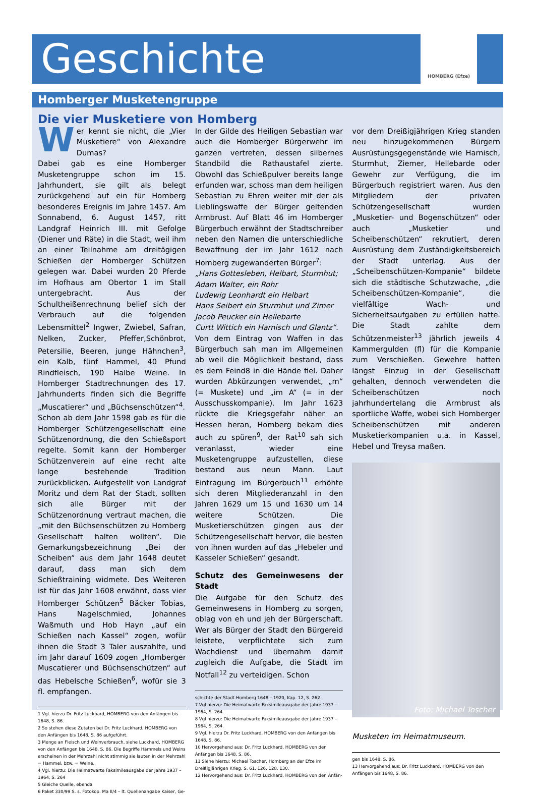Geschichte
HOMBERG (Efze)
Homberger Musketengruppe
Die vier Musketiere von Homberg
Wer kennt sie nicht, die „Vier Musketiere“ von Alexandre Dumas?
Dabei gab es eine Homberger Musketengruppe schon im 15. Jahrhundert, sie gilt als belegt zurückgehend auf ein für Homberg besonderes Ereignis im Jahre 1457. Am Sonnabend, 6. August 1457, ritt Landgraf Heinrich III. mit Gefolge (Diener und Räte) in die Stadt, weil ihm an einer Teilnahme am dreitägigen Schießen der Homberger Schützen gelegen war. Dabei wurden 20 Pferde im Hofhaus am Obertor 1 im Stall untergebracht. Aus der Schultheißenrechnung belief sich der Verbrauch auf die folgenden Lebensmittel<sup>2</sup> Ingwer, Zwiebel, Safran, Nelken, Zucker, Pfeffer,Schönbrot, Petersilie, Beeren, junge Hähnchen<sup>3</sup>, ein Kalb, fünf Hammel, 40 Pfund Rindfleisch, 190 Halbe Weine. In Homberger Stadtrechnungen des 17. Jahrhunderts finden sich die Begriffe „Muscatierer“ und „Büchsenschützen“<sup>4</sup>.
Schon ab dem Jahr 1598 gab es für die Homberger Schützengesellschaft eine Schützenordnung, die den Schießsport regelte. Somit kann der Homberger Schützenverein auf eine recht alte lange bestehende Tradition zurückblicken. Aufgestellt von Landgraf Moritz und dem Rat der Stadt, sollten sich alle Bürger mit der Schützenordnung vertraut machen, die „mit den Büchsenschützen zu Homberg Gesellschaft halten wollten“. Die Gemarkungsbezeichnung „Bei der Scheiben“ aus dem Jahr 1648 deutet darauf, dass man sich dem Schießtraining widmete. Des Weiteren ist für das Jahr 1608 erwähnt, dass vier Homberger Schützen<sup>5</sup> Bäcker Tobias, Hans Nagelschmied, Johannes Waßmuth und Hob Hayn „auf ein Schießen nach Kassel“ zogen, wofür ihnen die Stadt 3 Taler auszahlte, und im Jahr darauf 1609 zogen „Homberger Muscatierer und Büchsenschützen“ auf das Hebelsche Schießen<sup>6</sup>, wofür sie 3 fl. empfangen.
1 Vgl. hierzu Dr. Fritz Luckhard, HOMBERG von den Anfängen bis 1648, S. 86.
2 So stehen diese Zutaten bei Dr. Fritz Luckhard, HOMBERG von den Anfängen bis 1648, S. 86 aufgeführt.
3 Menge an Fleisch und Weinverbrauch, siehe Luckhard, HOMBERG von den Anfängen bis 1648, S. 86. Die Begriffe Hämmels und Weins erscheinen in der Mehrzahl nicht stimmig sie lauten in der Mehrzahl = Hammel, bzw. = Weine.
4 Vgl. hierzu: Die Heimatwarte Faksimileausgabe der Jahre 1937 – 1964, S. 264
5 Gleiche Quelle, ebenda
6 Paket 330/99 S. s. Fotokop. Ma II/4 – lt. Quellenangabe Kaiser, Ge-
In der Gilde des Heiligen Sebastian war auch die Homberger Bürgerwehr im ganzen vertreten, dessen silbernes Standbild die Rathaustafel zierte. Obwohl das Schießpulver bereits lange erfunden war, schoss man dem heiligen Sebastian zu Ehren weiter mit der als Lieblingswaffe der Bürger geltenden Armbrust. Auf Blatt 46 im Homberger Bürgerbuch erwähnt der Stadtschreiber neben den Namen die unterschiedliche Bewaffnung der im Jahr 1612 nach Homberg zugewanderten Bürger<sup>7</sup>:
„Hans Gottesleben, Helbart, Sturmhut;
Adam Walter, ein Rohr
Ludewig Leonhardt ein Helbart
Hans Seibert ein Sturmhut und Zimer
Jacob Peucker ein Hellebarte
Curtt Wittich ein Harnisch und Glantz“.
Von dem Eintrag von Waffen in das Bürgerbuch sah man im Allgemeinen ab weil die Möglichkeit bestand, dass es dem Feind8 in die Hände fiel. Daher wurden Abkürzungen verwendet, „m“ (= Muskete) und „im A“ (= in der Ausschusskompanie). Im Jahr 1623 rückte die Kriegsgefahr näher an Hessen heran, Homberg bekam dies auch zu spüren<sup>9</sup>, der Rat<sup>10</sup> sah sich veranlasst, wieder eine Musketengruppe aufzustellen, diese bestand aus neun Mann. Laut Eintragung im Bürgerbuch<sup>11</sup> erhöhte sich deren Mitgliederanzahl in den Jahren 1629 um 15 und 1630 um 14 weitere Schützen. Die Musketierschützen gingen aus der Schützengesellschaft hervor, die besten von ihnen wurden auf das „Hebeler und Kasseler Schießen“ gesandt.
Schutz des Gemeinwesens der Stadt
Die Aufgabe für den Schutz des Gemeinwesens in Homberg zu sorgen, oblag von eh und jeh der Bürgerschaft. Wer als Bürger der Stadt den Bürgereid leistete, verpflichtete sich zum Wachdienst und übernahm damit zugleich die Aufgabe, die Stadt im Notfall<sup>12</sup> zu verteidigen. Schon
schichte der Stadt Homberg 1648 – 1920, Kap. 12, S. 262.
7 Vgl hierzu: Die Heimatwarte Faksimileausgabe der Jahre 1937 – 1964, S. 264.
8 Vgl hierzu: Die Heimatwarte Faksimileausgabe der Jahre 1937 – 1964, S. 264.
9 Vgl. hierzu Dr. Fritz Luckhard, HOMBERG von den Anfängen bis 1648, S. 86.
10 Hervorgehend aus: Dr. Fritz Luckhard, HOMBERG von den Anfängen bis 1648, S. 86.
11 Siehe hierzu: Michael Toscher, Homberg an der Efze im Dreißigjährigen Krieg, S. 61, 126, 128, 130.
12 Hervorgehend aus: Dr. Fritz Luckhard, HOMBERG von den Anfän-
vor dem Dreißigjährigen Krieg standen neu hinzugekommenen Bürgern Ausrüstungsgegenstände wie Harnisch, Sturmhut, Ziemer, Hellebarde oder Gewehr zur Verfügung, die im Bürgerbuch registriert waren. Aus den Mitgliedern der privaten Schützengesellschaft wurden „Musketier- und Bogenschützen“ oder auch „Musketier und Scheibenschützen“ rekrutiert, deren Ausrüstung dem Zuständigkeitsbereich der Stadt unterlag. Aus der „Scheibenschützen-Kompanie“ bildete sich die städtische Schutzwache, „die Scheibenschützen-Kompanie“, die vielfältige Wach- und Sicherheitsaufgaben zu erfüllen hatte. Die Stadt zahlte dem Schützenmeister<sup>13</sup> jährlich jeweils 4 Kammergulden (fl) für die Kompanie zum Verschießen. Gewehre hatten längst Einzug in der Gesellschaft gehalten, dennoch verwendeten die Scheibenschützen noch jahrhundertelang die Armbrust als sportliche Waffe, wobei sich Homberger Scheibenschützen mit anderen Musketierkompanien u.a. in Kassel, Hebel und Treysa maßen.
Foto: Michael Toscher
Musketen im Heimatmuseum.
gen bis 1648, S. 86.
13 Hervorgehend aus: Dr. Fritz Luckhard, HOMBERG von den Anfängen bis 1648, S. 86.